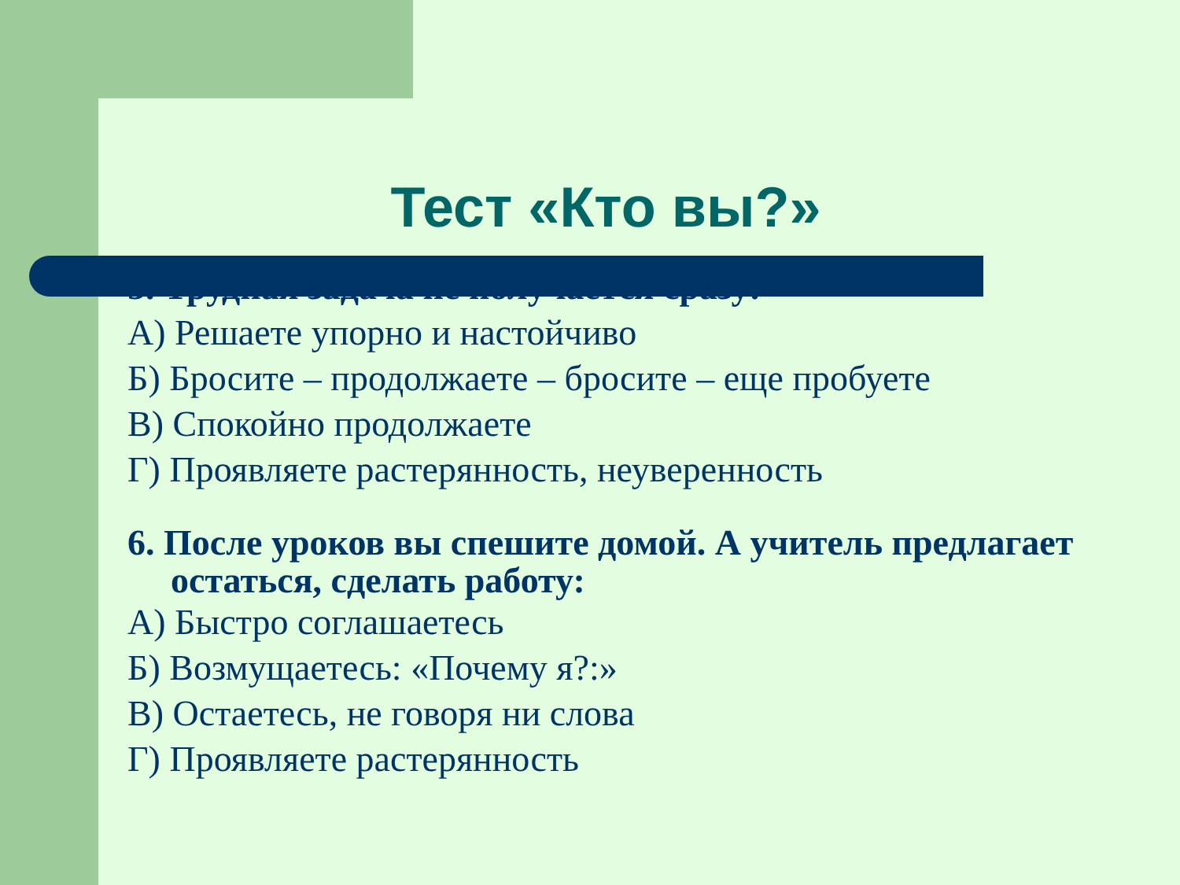Тест «Кто вы?»
5. Трудная задача не получается сразу:
А) Решаете упорно и настойчиво
Б) Бросите – продолжаете – бросите – еще пробуете
В) Спокойно продолжаете
Г) Проявляете растерянность, неуверенность
6. После уроков вы спешите домой. А учитель предлагает остаться, сделать работу:
А) Быстро соглашаетесь
Б) Возмущаетесь: «Почему я?:»
В) Остаетесь, не говоря ни слова
Г) Проявляете растерянность